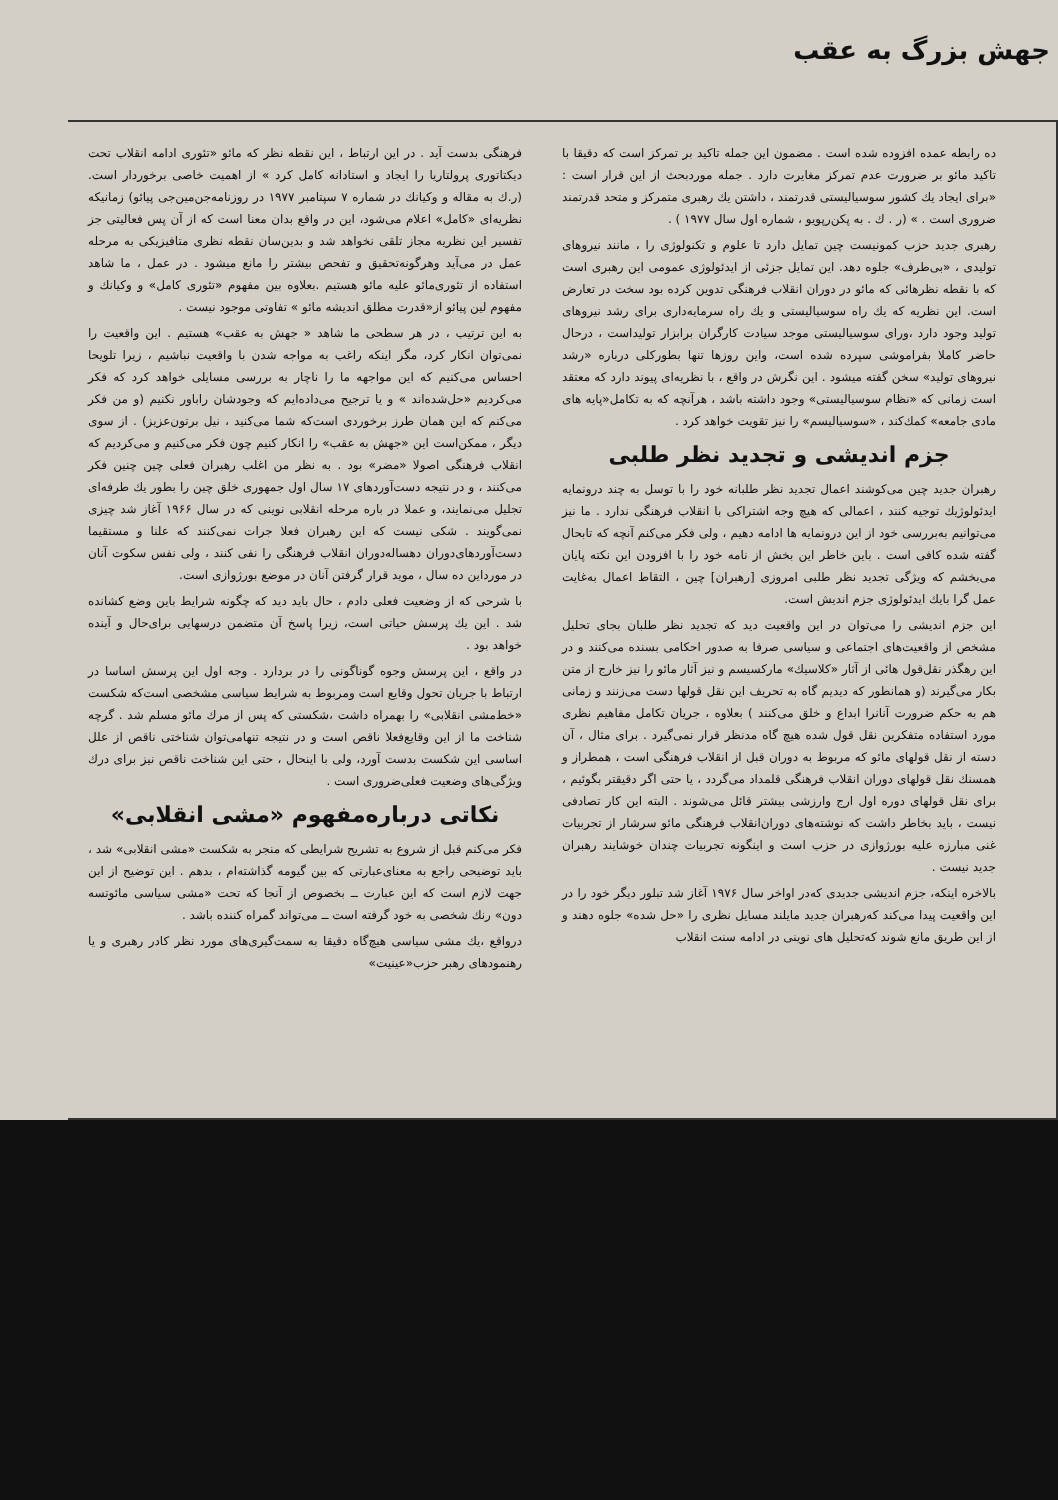جهش بزرگ به عقب
ده رابطه عمده افزوده شده است . مضمون این جمله تاکید بر تمرکز است که دقیقا با تاکید مائو بر ضرورت عدم تمرکز مغایرت دارد . جمله موردبحث از این قرار است : «برای ایجاد یك كشور سوسیالیستی قدرتمند ، داشتن یك رهبری متمرکز و متحد قدرتمند ضروری است . » (ر . ك . به پكن‌رپویو ، شماره اول سال ۱۹۷۷ ) .
رهبری جدید حزب کمونیست چین تمایل دارد تا علوم و تکنولوژی را ، مانند نیروهای تولیدی ، «بی‌طرف» جلوه دهد. این تمایل جزئی از ایدئولوژی عمومی این رهبری است که با نقطه نظرهائی که مائو در دوران انقلاب فرهنگی تدوین کرده بود سخت در تعارض است. این نظریه که یك راه سوسیالیستی و یك راه سرمایه‌داری برای رشد نیروهای تولید وجود دارد ،ورای سوسیالیستی موجد سیادت کارگران برابزار تولیداست ، درحال حاضر کاملا بفراموشی سپرده شده است، واین روزها تنها بطورکلی درباره «رشد نیروهای تولید» سخن گفته میشود . این نگرش در واقع ، با نظریه‌ای پیوند دارد که معتقد است زمانی که «نظام سوسیالیستی» وجود داشته باشد ، هرآنچه که به تکامل«پایه های مادی جامعه» کمك‌کند ، «سوسیالیسم» را نیز تقویت خواهد کرد .
جزم اندیشی و تجدید نظر طلبی
رهبران جدید چین می‌کوشند اعمال تجدید نظر طلبانه خود را با توسل به چند درونمایه ایدئولوژیك توجیه کنند ، اعمالی که هیچ وجه اشتراکی با انقلاب فرهنگی ندارد . ما نیز می‌توانیم به‌بررسی خود از این درونمایه ها ادامه دهیم ، ولی فکر می‌کنم آنچه که تابحال گفته شده کافی است . باین خاطر این بخش از نامه خود را با افزودن این نکته پایان می‌بخشم که ویژگی تجدید نظر طلبی امروزی [رهبران] چین ، التقاط اعمال به‌غایت عمل گرا بایك ایدئولوژی جزم اندیش است.
این جزم اندیشی را می‌توان در این واقعیت دید که تجدید نظر طلبان بجای تحلیل مشخص از واقعیت‌های اجتماعی و سیاسی صرفا به صدور احکامی بسنده می‌کنند و در این رهگذر نقل‌قول هائی از آثار «کلاسیك» مارکسیسم و نیز آثار مائو را نیز خارج از متن بکار می‌گیرند (و همانطور که دیدیم گاه به تحریف این نقل قولها دست می‌زنند و زمانی هم به حکم ضرورت آنانرا ابداع و خلق می‌کنند ) بعلاوه ، جریان تکامل مفاهیم نظری مورد استفاده متفکرین نقل قول شده هیچ گاه مدنظر قرار نمی‌گیرد . برای مثال ، آن دسته از نقل قولهای مائو که مربوط به دوران قبل از انقلاب فرهنگی است ، همطراز و همسنك نقل قولهای دوران انقلاب فرهنگی قلمداد می‌گردد ، یا حتی اگر دقیقتر بگوئیم ، برای نقل قولهای دوره اول ارج وارزشی بیشتر قائل می‌شوند . البته این کار تصادفی نیست ، باید بخاطر داشت که نوشته‌های دوران‌انقلاب فرهنگی مائو سرشار از تجربیات غنی مبارزه علیه بورژوازی در حزب است و اینگونه تجربیات چندان خوشایند رهبران جدید نیست .
بالاخره اینکه، جزم اندیشی جدیدی که‌در اواخر سال ۱۹۷۶ آغاز شد تبلور دیگر خود را در این واقعیت پیدا می‌کند که‌رهبران جدید مایلند مسایل نظری را «حل شده» جلوه دهند و از این طریق مانع شوند که‌تحلیل های نوینی در ادامه سنت انقلاب
فرهنگی بدست آید . در این ارتباط ، این نقطه نظر که مائو «تئوری ادامه انقلاب تحت دیکتاتوری پرولتاریا را ایجاد و استادانه کامل کرد » از اهمیت خاصی برخوردار است. (ر.ك به مقاله و وکیانك در شماره ۷ سپتامبر ۱۹۷۷ در روزنامه‌جن‌مین‌جی پیائو) زمانیکه نظریه‌ای «کامل» اعلام می‌شود، این در واقع بدان معنا است که از آن پس فعالیتی جز تفسیر این نظریه مجاز تلقی نخواهد شد و بدین‌سان نقطه نظری متافیزیکی به مرحله عمل در می‌آید وهرگونه‌تحقیق و تفحص بیشتر را مانع میشود . در عمل ، ما شاهد استفاده از تئوری‌مائو علیه مائو هستیم .بعلاوه بین مفهوم «تئوری کامل» و وکیانك و مفهوم لین پیائو از«قدرت مطلق اندیشه مائو » تفاوتی موجود نیست .
به این ترتیب ، در هر سطحی ما شاهد « جهش به عقب» هستیم . این واقعیت را نمی‌توان انکار کرد، مگر اینکه راغب به مواجه شدن با واقعیت نباشیم ، زیرا تلویحا احساس می‌کنیم که این مواجهه ما را ناچار به بررسی مسایلی خواهد کرد که فکر می‌کردیم «حل‌شده‌اند » و یا ترجیح می‌داده‌ایم که وجودشان راباور نکنیم (و من فکر می‌کنم که این همان طرز برخوردی است‌که شما می‌کنید ، نیل برتون‌عزیز) . از سوی دیگر ، ممکن‌است این «جهش به عقب» را انکار کنیم چون فکر می‌کنیم و می‌کردیم که انقلاب فرهنگی اصولا «مضر» بود . به نظر من اغلب رهبران فعلی چین چنین فکر می‌کنند ، و در نتیجه دست‌آوردهای ۱۷ سال اول جمهوری خلق چین را بطور یك طرفه‌ای تجلیل می‌نمایند، و عملا در باره مرحله انقلابی نوینی که در سال ۱۹۶۶ آغاز شد چیزی نمی‌گویند . شکی نیست که این رهبران فعلا جرات نمی‌کنند که علنا و مستقیما دست‌آوردهای‌دوران دهساله‌دوران انقلاب فرهنگی را نفی کنند ، ولی نفس سکوت آنان در مورداین ده سال ، موید قرار گرفتن آنان در موضع بورژوازی است.
با شرحی که از وضعیت فعلی دادم ، حال باید دید که چگونه شرایط باین وضع کشانده شد . این یك پرسش حیاتی است، زیرا پاسخ آن متضمن درسهایی برای‌حال و آینده خواهد بود .
در واقع ، این پرسش وجوه گوناگونی را در بردارد . وجه اول این پرسش اساسا در ارتباط با جریان تحول وقایع است ومربوط به شرایط سیاسی مشخصی است‌که شکست «خط‌مشی انقلابی» را بهمراه داشت ،شکستی که پس از مرك مائو مسلم شد . گرچه شناخت ما از این وقایع‌فعلا ناقص است و در نتیجه تنهامی‌توان شناختی ناقص از علل اساسی این شکست بدست آورد، ولی با اینحال ، حتی این شناخت ناقص نیز برای درك ویژگی‌های وضعیت فعلی‌ضروری است .
نکاتی درباره‌مفهوم «مشی انقلابی»
فکر می‌کنم قبل از شروع به تشریح شرایطی که منجر به شکست «مشی انقلابی» شد ، باید توضیحی راجع به معنای‌عبارتی که بین گیومه گذاشته‌ام ، بدهم . این توضیح از این جهت لازم است که این عبارت ــ بخصوص از آنجا که تحت «مشی سیاسی مائوتسه دون» رنك شخصی به خود گرفته است ــ می‌تواند گمراه کننده باشد .
درواقع ،یك مشی سیاسی هیچ‌گاه دقیقا به سمت‌گیری‌های مورد نظر کادر رهبری و یا رهنمودهای رهبر حزب«عینیت»